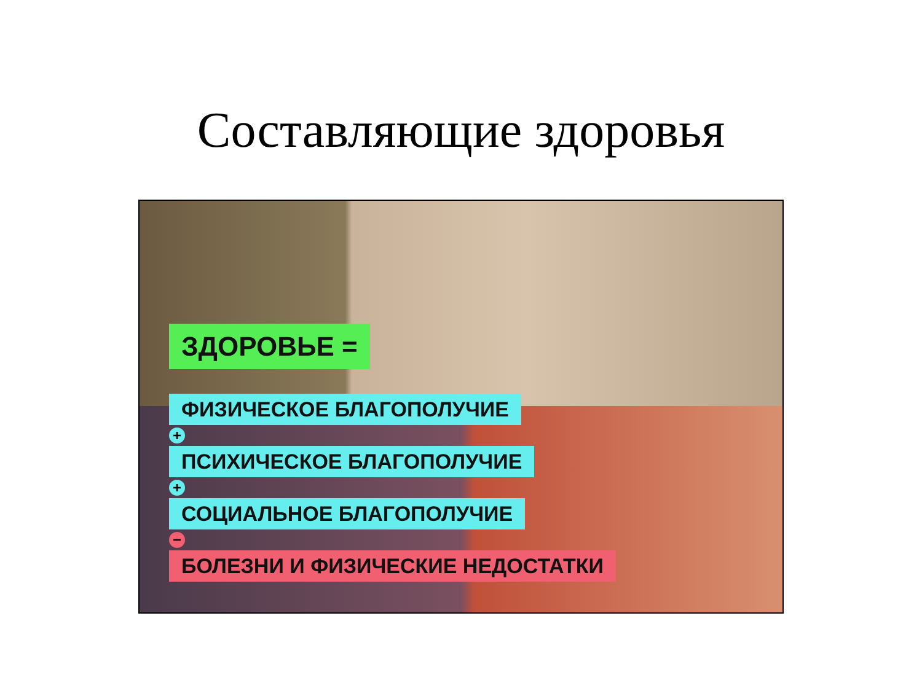Составляющие здоровья
ЗДОРОВЬЕ =
ФИЗИЧЕСКОЕ БЛАГОПОЛУЧИЕ
+
ПСИХИЧЕСКОЕ БЛАГОПОЛУЧИЕ
+
СОЦИАЛЬНОЕ БЛАГОПОЛУЧИЕ
−
БОЛЕЗНИ И ФИЗИЧЕСКИЕ НЕДОСТАТКИ